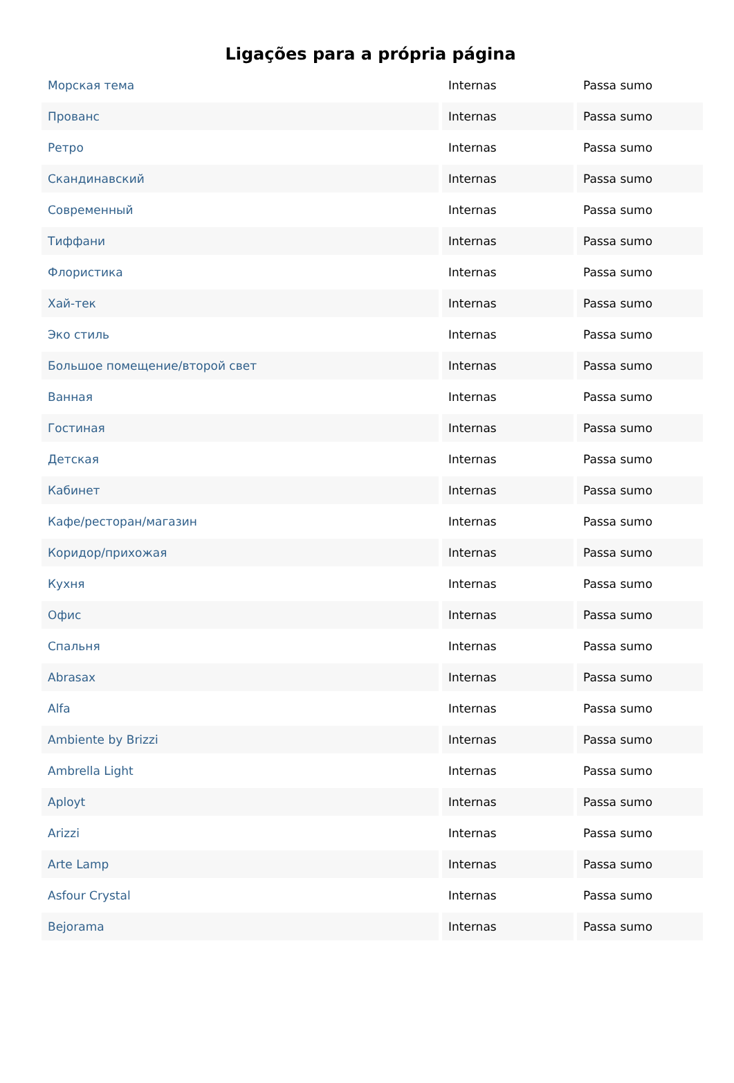Ligações para a própria página
| Морская тема | Internas | Passa sumo |
| Прованс | Internas | Passa sumo |
| Ретро | Internas | Passa sumo |
| Скандинавский | Internas | Passa sumo |
| Современный | Internas | Passa sumo |
| Тиффани | Internas | Passa sumo |
| Флористика | Internas | Passa sumo |
| Хай-тек | Internas | Passa sumo |
| Эко стиль | Internas | Passa sumo |
| Большое помещение/второй свет | Internas | Passa sumo |
| Ванная | Internas | Passa sumo |
| Гостиная | Internas | Passa sumo |
| Детская | Internas | Passa sumo |
| Кабинет | Internas | Passa sumo |
| Кафе/ресторан/магазин | Internas | Passa sumo |
| Коридор/прихожая | Internas | Passa sumo |
| Кухня | Internas | Passa sumo |
| Офис | Internas | Passa sumo |
| Спальня | Internas | Passa sumo |
| Abrasax | Internas | Passa sumo |
| Alfa | Internas | Passa sumo |
| Ambiente by Brizzi | Internas | Passa sumo |
| Ambrella Light | Internas | Passa sumo |
| Aployt | Internas | Passa sumo |
| Arizzi | Internas | Passa sumo |
| Arte Lamp | Internas | Passa sumo |
| Asfour Crystal | Internas | Passa sumo |
| Bejorama | Internas | Passa sumo |